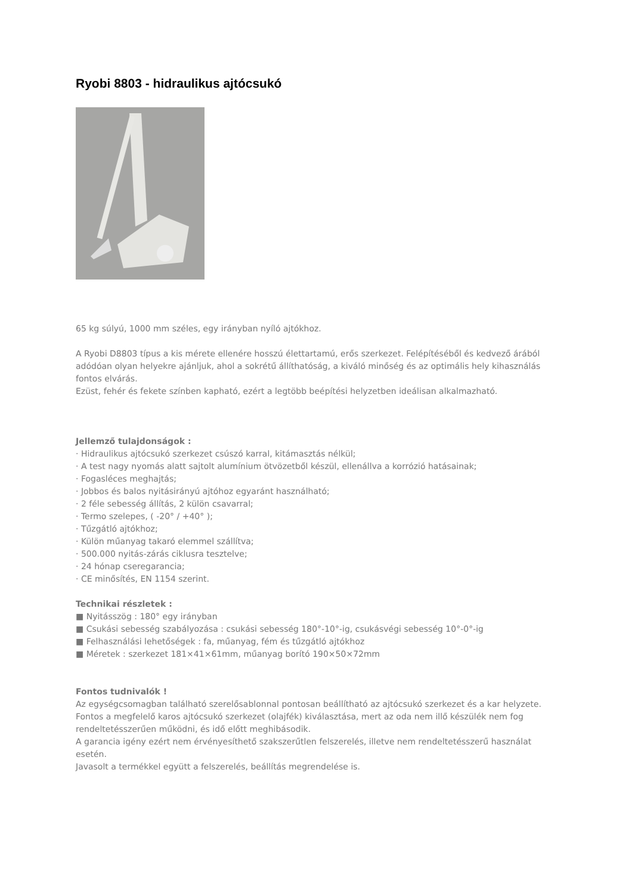Ryobi 8803 - hidraulikus ajtócsukó
65 kg súlyú, 1000 mm széles, egy irányban nyíló ajtókhoz.
A Ryobi D8803 típus a kis mérete ellenére hosszú élettartamú, erős szerkezet. Felépítéséből és kedvező árából adódóan olyan helyekre ajánljuk, ahol a sokrétű állíthatóság, a kiváló minőség és az optimális hely kihasználás fontos elvárás.
Ezüst, fehér és fekete színben kapható, ezért a legtöbb beépítési helyzetben ideálisan alkalmazható.
Jellemző tulajdonságok :
· Hidraulikus ajtócsukó szerkezet csúszó karral, kitámasztás nélkül;
· A test nagy nyomás alatt sajtolt alumínium ötvözetből készül, ellenállva a korrózió hatásainak;
· Fogasléces meghajtás;
· Jobbos és balos nyitásirányú ajtóhoz egyaránt használható;
· 2 féle sebesség állítás, 2 külön csavarral;
· Termo szelepes, ( -20° / +40° );
· Tűzgátló ajtókhoz;
· Külön műanyag takaró elemmel szállítva;
· 500.000 nyitás-zárás ciklusra tesztelve;
· 24 hónap cseregarancia;
· CE minősítés, EN 1154 szerint.
Technikai részletek :
■ Nyitásszög : 180° egy irányban
■ Csukási sebesség szabályozása : csukási sebesség 180°-10°-ig, csukásvégi sebesség 10°-0°-ig
■ Felhasználási lehetőségek : fa, műanyag, fém és tűzgátló ajtókhoz
■ Méretek : szerkezet 181×41×61mm, műanyag borító 190×50×72mm
Fontos tudnivalók !
Az egységcsomagban található szerelősablonnal pontosan beállítható az ajtócsukó szerkezet és a kar helyzete.
Fontos a megfelelő karos ajtócsukó szerkezet (olajfék) kiválasztása, mert az oda nem illő készülék nem fog rendeltetésszerűen működni, és idő előtt meghibásodik.
A garancia igény ezért nem érvényesíthető szakszerűtlen felszerelés, illetve nem rendeltetésszerű használat esetén.
Javasolt a termékkel együtt a felszerelés, beállítás megrendelése is.